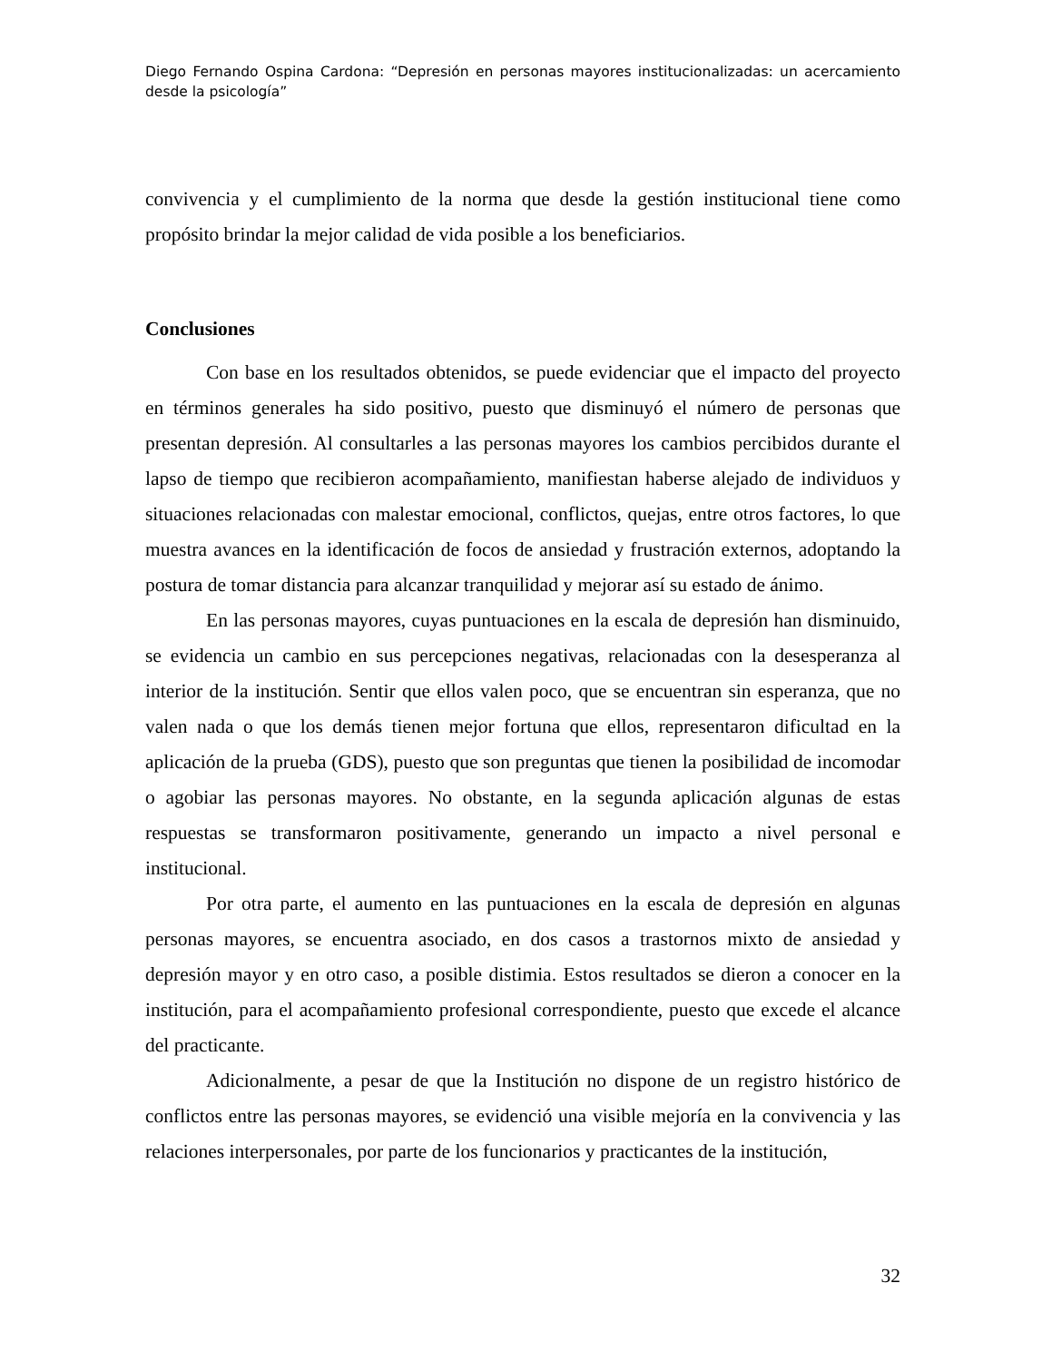Diego Fernando Ospina Cardona: “Depresión en personas mayores institucionalizadas: un acercamiento desde la psicología”
convivencia y el cumplimiento de la norma que desde la gestión institucional tiene como propósito brindar la mejor calidad de vida posible a los beneficiarios.
Conclusiones
Con base en los resultados obtenidos, se puede evidenciar que el impacto del proyecto en términos generales ha sido positivo, puesto que disminuyó el número de personas que presentan depresión. Al consultarles a las personas mayores los cambios percibidos durante el lapso de tiempo que recibieron acompañamiento, manifiestan haberse alejado de individuos y situaciones relacionadas con malestar emocional, conflictos, quejas, entre otros factores, lo que muestra avances en la identificación de focos de ansiedad y frustración externos, adoptando la postura de tomar distancia para alcanzar tranquilidad y mejorar así su estado de ánimo.
En las personas mayores, cuyas puntuaciones en la escala de depresión han disminuido, se evidencia un cambio en sus percepciones negativas, relacionadas con la desesperanza al interior de la institución. Sentir que ellos valen poco, que se encuentran sin esperanza, que no valen nada o que los demás tienen mejor fortuna que ellos, representaron dificultad en la aplicación de la prueba (GDS), puesto que son preguntas que tienen la posibilidad de incomodar o agobiar las personas mayores. No obstante, en la segunda aplicación algunas de estas respuestas se transformaron positivamente, generando un impacto a nivel personal e institucional.
Por otra parte, el aumento en las puntuaciones en la escala de depresión en algunas personas mayores, se encuentra asociado, en dos casos a trastornos mixto de ansiedad y depresión mayor y en otro caso, a posible distimia. Estos resultados se dieron a conocer en la institución, para el acompañamiento profesional correspondiente, puesto que excede el alcance del practicante.
Adicionalmente, a pesar de que la Institución no dispone de un registro histórico de conflictos entre las personas mayores, se evidenció una visible mejoría en la convivencia y las relaciones interpersonales, por parte de los funcionarios y practicantes de la institución,
32